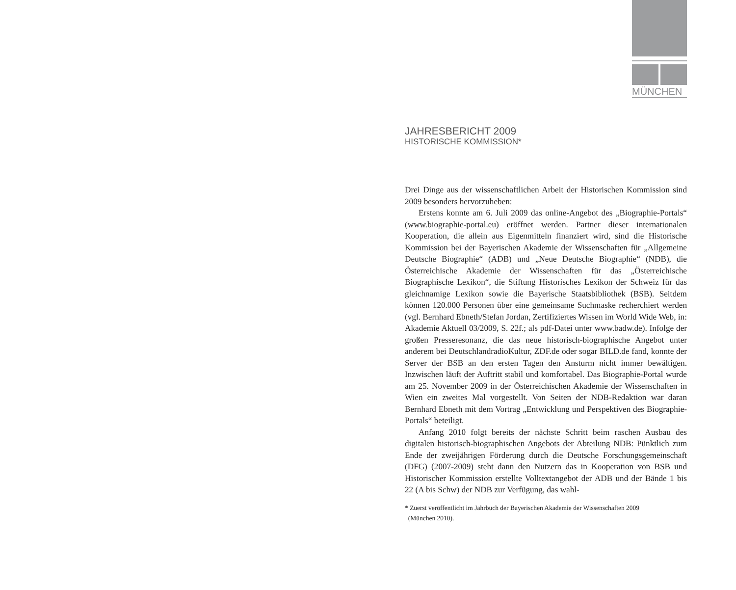MÜNCHEN
JAHRESBERICHT 2009
HISTORISCHE KOMMISSION*
Drei Dinge aus der wissenschaftlichen Arbeit der Historischen Kommission sind 2009 besonders hervorzuheben:
Erstens konnte am 6. Juli 2009 das online-Angebot des „Biographie-Portals“ (www.biographie-portal.eu) eröffnet werden. Partner dieser internationalen Kooperation, die allein aus Eigenmitteln finanziert wird, sind die Historische Kommission bei der Bayerischen Akademie der Wissenschaften für „Allgemeine Deutsche Biographie“ (ADB) und „Neue Deutsche Biographie“ (NDB), die Österreichische Akademie der Wissenschaften für das „Österreichische Biographische Lexikon“, die Stiftung Historisches Lexikon der Schweiz für das gleichnamige Lexikon sowie die Bayerische Staatsbibliothek (BSB). Seitdem können 120.000 Personen über eine gemeinsame Suchmaske recherchiert werden (vgl. Bernhard Ebneth/Stefan Jordan, Zertifiziertes Wissen im World Wide Web, in: Akademie Aktuell 03/2009, S. 22f.; als pdf-Datei unter www.badw.de). Infolge der großen Presseresonanz, die das neue historisch-biographische Angebot unter anderem bei DeutschlandradioKultur, ZDF.de oder sogar BILD.de fand, konnte der Server der BSB an den ersten Tagen den Ansturm nicht immer bewältigen. Inzwischen läuft der Auftritt stabil und komfortabel. Das Biographie-Portal wurde am 25. November 2009 in der Österreichischen Akademie der Wissenschaften in Wien ein zweites Mal vorgestellt. Von Seiten der NDB-Redaktion war daran Bernhard Ebneth mit dem Vortrag „Entwicklung und Perspektiven des Biographie-Portals“ beteiligt.
Anfang 2010 folgt bereits der nächste Schritt beim raschen Ausbau des digitalen historisch-biographischen Angebots der Abteilung NDB: Pünktlich zum Ende der zweijährigen Förderung durch die Deutsche Forschungsgemeinschaft (DFG) (2007-2009) steht dann den Nutzern das in Kooperation von BSB und Historischer Kommission erstellte Volltextangebot der ADB und der Bände 1 bis 22 (A bis Schw) der NDB zur Verfügung, das wahl-
* Zuerst veröffentlicht im Jahrbuch der Bayerischen Akademie der Wissenschaften 2009
(München 2010).